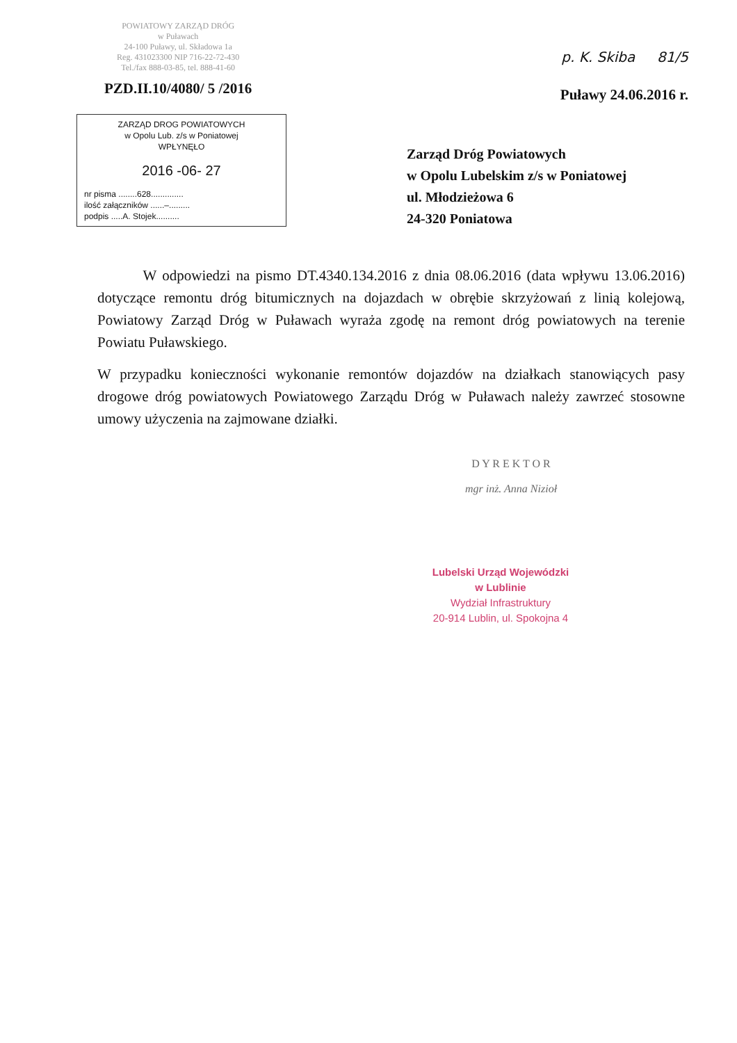POWIATOWY ZARZĄD DRÓG
w Puławach
24-100 Puławy, ul. Składowa 1a
Reg. 431023300 NIP 716-22-72-430
Tel./fax 888-03-85, tel. 888-41-60
PZD.II.10/4080/ 5 /2016
p. K. Skiba 81/5
Puławy 24.06.2016 r.
ZARZĄD DROG POWIATOWYCH
w Opolu Lub. z/s w Poniatowej
WPŁYNĘŁO
2016 -06- 27
nr pisma ........628..............
ilość załączników ......–.........
podpis .....A. Stojek..........
Zarząd Dróg Powiatowych
w Opolu Lubelskim z/s w Poniatowej
ul. Młodzieżowa 6
24-320 Poniatowa
W odpowiedzi na pismo DT.4340.134.2016 z dnia 08.06.2016 (data wpływu 13.06.2016) dotyczące remontu dróg bitumicznych na dojazdach w obrębie skrzyżowań z linią kolejową, Powiatowy Zarząd Dróg w Puławach wyraża zgodę na remont dróg powiatowych na terenie Powiatu Puławskiego.
W przypadku konieczności wykonanie remontów dojazdów na działkach stanowiących pasy drogowe dróg powiatowych Powiatowego Zarządu Dróg w Puławach należy zawrzeć stosowne umowy użyczenia na zajmowane działki.
D Y R E K T O R
mgr inż. Anna Nizioł
Lubelski Urząd Wojewódzki
w Lublinie
Wydział Infrastruktury
20-914 Lublin, ul. Spokojna 4